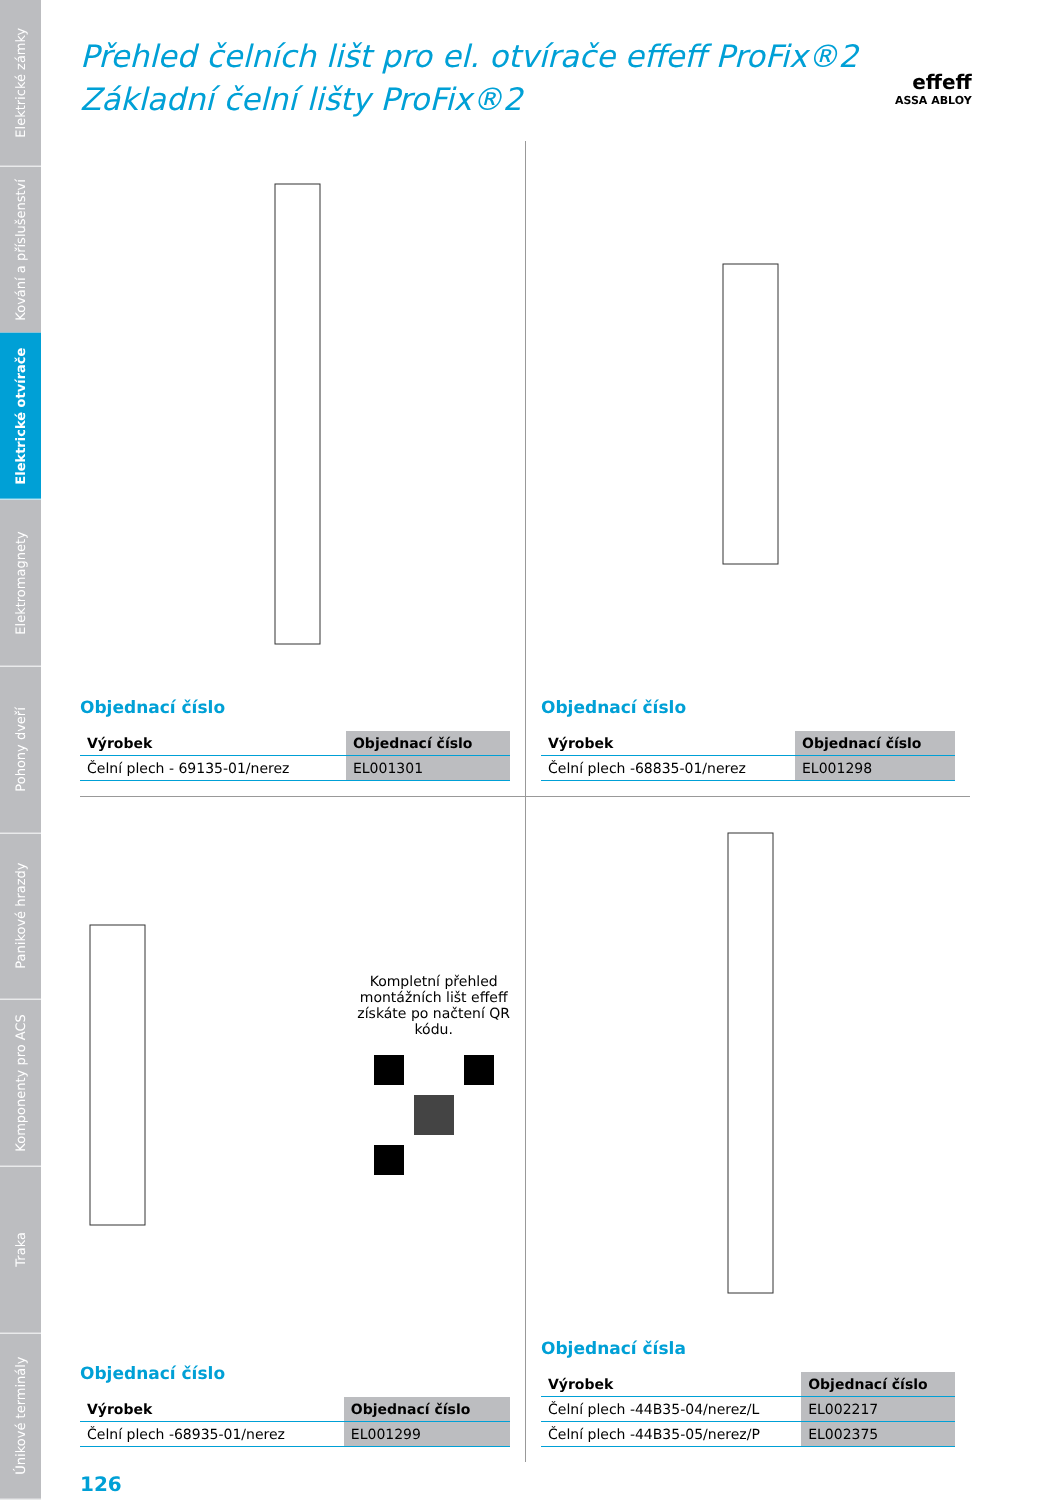Elektrické zámky
Kování a příslušenství
Elektrické otvírače
Elektromagnety
Pohony dveří
Panikové hrazdy
Komponenty pro ACS
Traka
Únikové terminály
effeff
ASSA ABLOY
Přehled čelních lišt pro el. otvírače effeff ProFix®2
Základní čelní lišty ProFix®2
Objednací číslo
| Výrobek | Objednací číslo |
| --- | --- |
| Čelní plech - 69135-01/nerez | EL001301 |
Objednací číslo
| Výrobek | Objednací číslo |
| --- | --- |
| Čelní plech -68835-01/nerez | EL001298 |
Kompletní přehled
montážních lišt effeff
získáte po načtení QR
kódu.
Objednací číslo
| Výrobek | Objednací číslo |
| --- | --- |
| Čelní plech -68935-01/nerez | EL001299 |
Objednací čísla
| Výrobek | Objednací číslo |
| --- | --- |
| Čelní plech -44B35-04/nerez/L | EL002217 |
| Čelní plech -44B35-05/nerez/P | EL002375 |
126